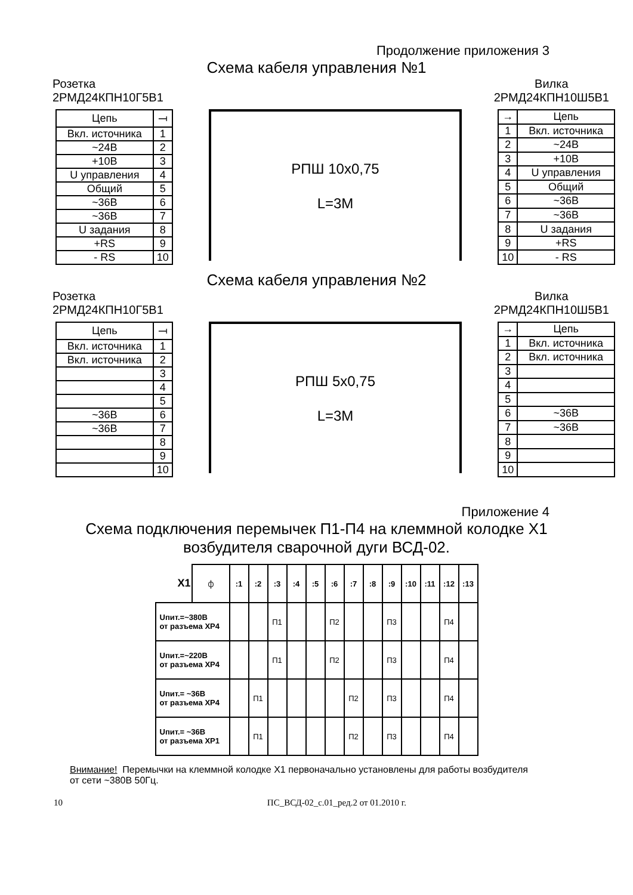Продолжение приложения 3
Схема кабеля управления №1
Розетка
2РМД24КПН10Г5В1 Вилка
2РМД24КПН10Ш5В1
| Цепь | ⟞ |
| --- | --- |
| Вкл. источника | 1 |
| ~24В | 2 |
| +10В | 3 |
| U управления | 4 |
| Общий | 5 |
| ~36В | 6 |
| ~36В | 7 |
| U задания | 8 |
| +RS | 9 |
| - RS | 10 |
РПШ 10х0,75
L=3М
| → | Цепь |
| --- | --- |
| 1 | Вкл. источника |
| 2 | ~24В |
| 3 | +10В |
| 4 | U управления |
| 5 | Общий |
| 6 | ~36В |
| 7 | ~36В |
| 8 | U задания |
| 9 | +RS |
| 10 | - RS |
Схема кабеля управления №2
Розетка
2РМД24КПН10Г5В1 Вилка
2РМД24КПН10Ш5В1
| Цепь | ⟞ |
| --- | --- |
| Вкл. источника | 1 |
| Вкл. источника | 2 |
| | 3 |
| | 4 |
| | 5 |
| ~36В | 6 |
| ~36В | 7 |
| | 8 |
| | 9 |
| | 10 |
РПШ 5х0,75
L=3М
| → | Цепь |
| --- | --- |
| 1 | Вкл. источника |
| 2 | Вкл. источника |
| 3 | |
| 4 | |
| 5 | |
| 6 | ~36В |
| 7 | ~36В |
| 8 | |
| 9 | |
| 10 | |
Приложение 4
Схема подключения перемычек П1-П4 на клеммной колодке Х1
возбудителя сварочной дуги ВСД-02.
| X1 | ⏀ | :1 | :2 | :3 | :4 | :5 | :6 | :7 | :8 | :9 | :10 | :11 | :12 | :13 |
| --- | --- | --- | --- | --- | --- | --- | --- | --- | --- | --- | --- | --- | --- | --- |
| Uпит.=~380В от разъема ХР4 | | | | П1 | | | П2 | | | П3 | | | П4 | |
| Uпит.=~220В от разъема ХР4 | | | | П1 | | | П2 | | | П3 | | | П4 | |
| Uпит.= ~36В от разъема ХР4 | | | П1 | | | | | П2 | | П3 | | | П4 | |
| Uпит.= ~36В от разъема ХР1 | | | П1 | | | | | П2 | | П3 | | | П4 | |
Внимание! Перемычки на клеммной колодке Х1 первоначально установлены для работы возбудителя от сети ~380В 50Гц.
10 ПС_ВСД-02_с.01_ред.2 от 01.2010 г.